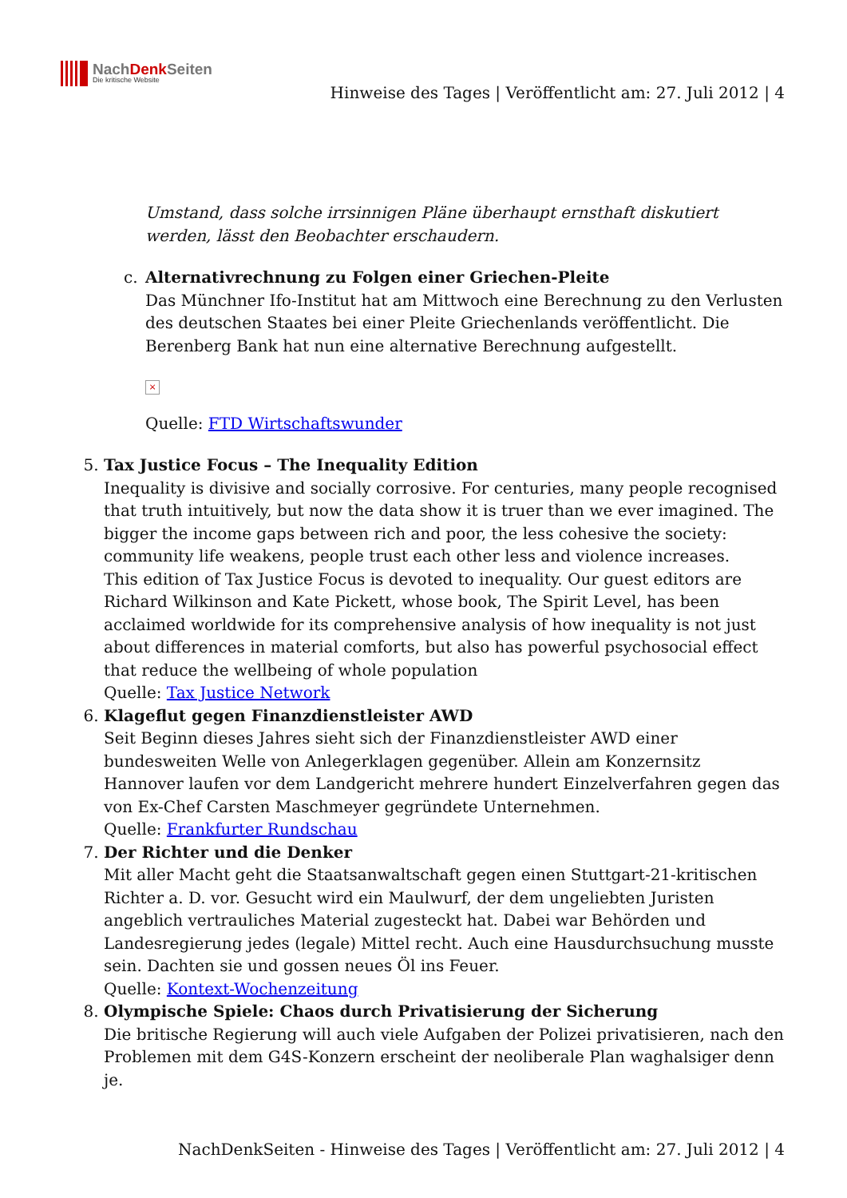NachDenk Seiten
Die kritische Website
Hinweise des Tages | Veröffentlicht am: 27. Juli 2012 | 4
Umstand, dass solche irrsinnigen Pläne überhaupt ernsthaft diskutiert werden, lässt den Beobachter erschaudern.
c. Alternativrechnung zu Folgen einer Griechen-Pleite
Das Münchner Ifo-Institut hat am Mittwoch eine Berechnung zu den Verlusten des deutschen Staates bei einer Pleite Griechenlands veröffentlicht. Die Berenberg Bank hat nun eine alternative Berechnung aufgestellt.
×
Quelle: FTD Wirtschaftswunder
5. Tax Justice Focus – The Inequality Edition
Inequality is divisive and socially corrosive. For centuries, many people recognised that truth intuitively, but now the data show it is truer than we ever imagined. The bigger the income gaps between rich and poor, the less cohesive the society: community life weakens, people trust each other less and violence increases.
This edition of Tax Justice Focus is devoted to inequality. Our guest editors are Richard Wilkinson and Kate Pickett, whose book, The Spirit Level, has been acclaimed worldwide for its comprehensive analysis of how inequality is not just about differences in material comforts, but also has powerful psychosocial effect that reduce the wellbeing of whole population
Quelle: Tax Justice Network
6. Klageflut gegen Finanzdienstleister AWD
Seit Beginn dieses Jahres sieht sich der Finanzdienstleister AWD einer bundesweiten Welle von Anlegerklagen gegenüber. Allein am Konzernsitz Hannover laufen vor dem Landgericht mehrere hundert Einzelverfahren gegen das von Ex-Chef Carsten Maschmeyer gegründete Unternehmen.
Quelle: Frankfurter Rundschau
7. Der Richter und die Denker
Mit aller Macht geht die Staatsanwaltschaft gegen einen Stuttgart-21-kritischen Richter a. D. vor. Gesucht wird ein Maulwurf, der dem ungeliebten Juristen angeblich vertrauliches Material zugesteckt hat. Dabei war Behörden und Landesregierung jedes (legale) Mittel recht. Auch eine Hausdurchsuchung musste sein. Dachten sie und gossen neues Öl ins Feuer.
Quelle: Kontext-Wochenzeitung
8. Olympische Spiele: Chaos durch Privatisierung der Sicherung
Die britische Regierung will auch viele Aufgaben der Polizei privatisieren, nach den Problemen mit dem G4S-Konzern erscheint der neoliberale Plan waghalsiger denn je.
NachDenkSeiten - Hinweise des Tages | Veröffentlicht am: 27. Juli 2012 | 4